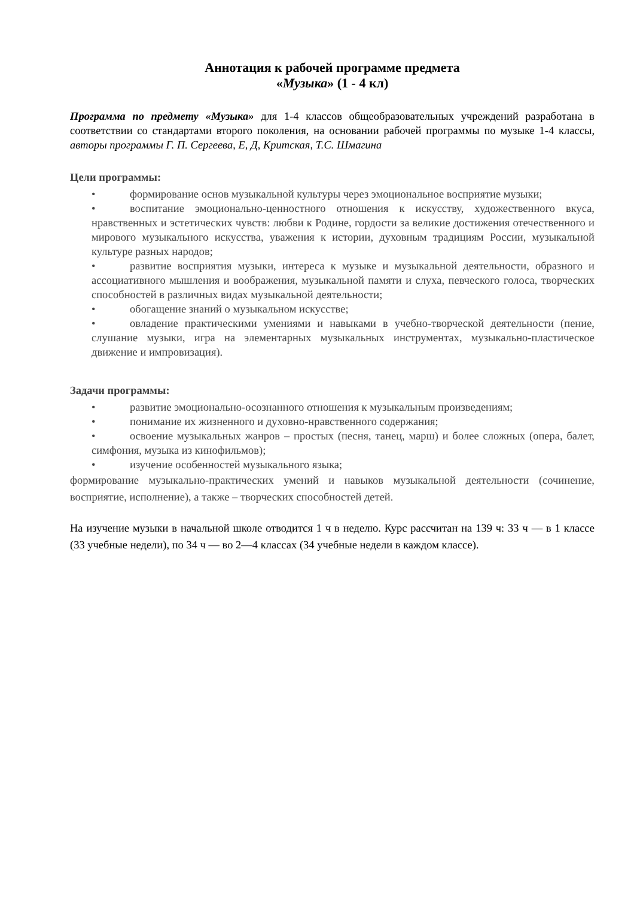Аннотация к рабочей программе предмета
«Музыка» (1 - 4 кл)
Программа по предмету «Музыка» для 1-4 классов общеобразовательных учреждений разработана в соответствии со стандартами второго поколения, на основании рабочей программы по музыке 1-4 классы, авторы программы Г. П. Сергеева, Е, Д, Критская, Т.С. Шмагина
Цели программы:
• формирование основ музыкальной культуры через эмоциональное восприятие музыки;
• воспитание эмоционально-ценностного отношения к искусству, художественного вкуса, нравственных и эстетических чувств: любви к Родине, гордости за великие достижения отечественного и мирового музыкального искусства, уважения к истории, духовным традициям России, музыкальной культуре разных народов;
• развитие восприятия музыки, интереса к музыке и музыкальной деятельности, образного и ассоциативного мышления и воображения, музыкальной памяти и слуха, певческого голоса, творческих способностей в различных видах музыкальной деятельности;
• обогащение знаний о музыкальном искусстве;
• овладение практическими умениями и навыками в учебно-творческой деятельности (пение, слушание музыки, игра на элементарных музыкальных инструментах, музыкально-пластическое движение и импровизация).
Задачи программы:
• развитие эмоционально-осознанного отношения к музыкальным произведениям;
• понимание их жизненного и духовно-нравственного содержания;
• освоение музыкальных жанров – простых (песня, танец, марш) и более сложных (опера, балет, симфония, музыка из кинофильмов);
• изучение особенностей музыкального языка;
формирование музыкально-практических умений и навыков музыкальной деятельности (сочинение, восприятие, исполнение), а также – творческих способностей детей.
На изучение музыки в начальной школе отводится 1 ч в неделю. Курс рассчитан на 139 ч: 33 ч — в 1 классе (33 учебные недели), по 34 ч — во 2—4 классах (34 учебные недели в каждом классе).